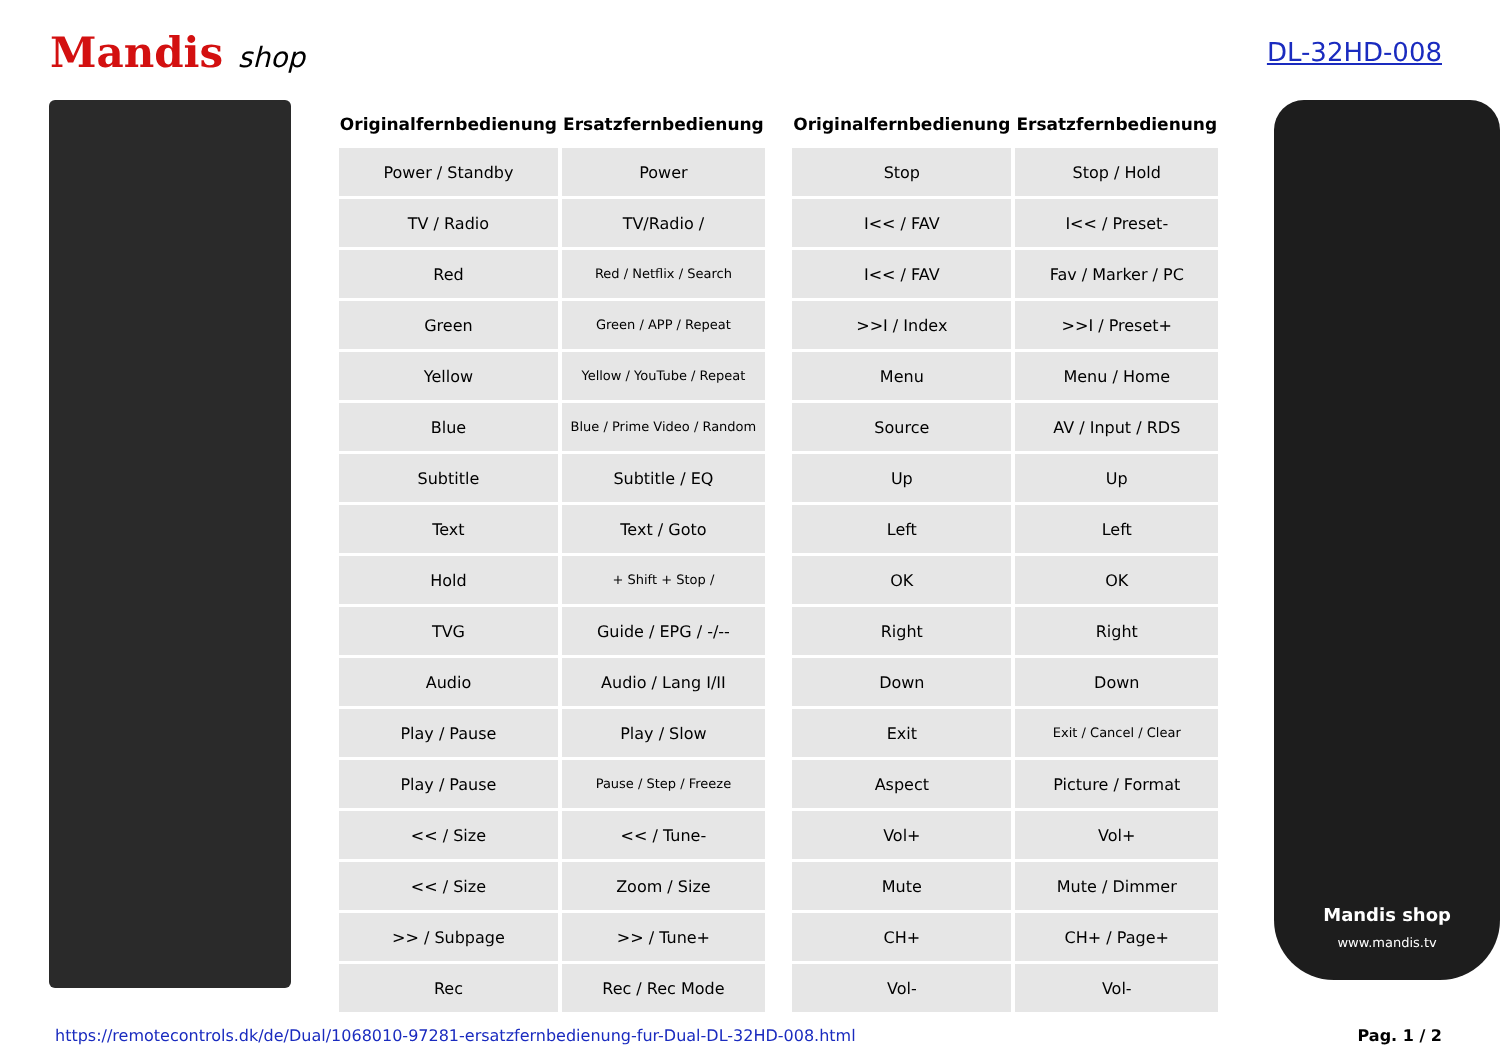Mandis shop DL-32HD-008
| Originalfernbedienung | Ersatzfernbedienung | | Originalfernbedienung | Ersatzfernbedienung |
| --- | --- | --- | --- | --- |
| Power / Standby | Power | | Stop | Stop / Hold |
| TV / Radio | TV/Radio / | | I<< / FAV | I<< / Preset- |
| Red | Red / Netflix / Search | | I<< / FAV | Fav / Marker / PC |
| Green | Green / APP / Repeat | | >>I / Index | >>I / Preset+ |
| Yellow | Yellow / YouTube / Repeat | | Menu | Menu / Home |
| Blue | Blue / Prime Video / Random | | Source | AV / Input / RDS |
| Subtitle | Subtitle / EQ | | Up | Up |
| Text | Text / Goto | | Left | Left |
| Hold | + Shift + Stop / | | OK | OK |
| TVG | Guide / EPG / -/-- | | Right | Right |
| Audio | Audio / Lang I/II | | Down | Down |
| Play / Pause | Play / Slow | | Exit | Exit / Cancel / Clear |
| Play / Pause | Pause / Step / Freeze | | Aspect | Picture / Format |
| << / Size | << / Tune- | | Vol+ | Vol+ |
| << / Size | Zoom / Size | | Mute | Mute / Dimmer |
| >> / Subpage | >> / Tune+ | | CH+ | CH+ / Page+ |
| Rec | Rec / Rec Mode | | Vol- | Vol- |
Mandis shop
www.mandis.tv
https://remotecontrols.dk/de/Dual/1068010-97281-ersatzfernbedienung-fur-Dual-DL-32HD-008.html Pag. 1 / 2